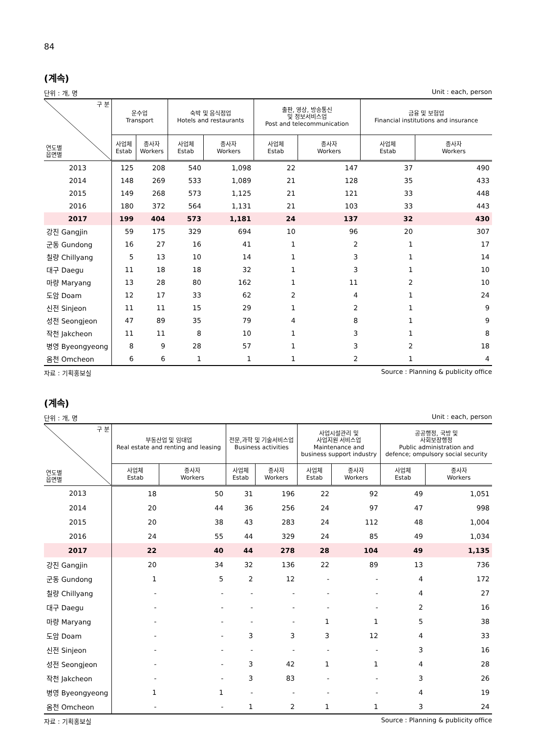84
(계속)
단위 : 개, 명 Unit : each, person
| 구 분 연도별 읍면별 | 운수업 Transport | | 숙박 및 음식점업 Hotels and restaurants | | 출판, 영상, 방송통신 및 정보서비스업 Post and telecommunication | | 금융 및 보험업 Financial institutions and insurance | |
| --- | --- | --- | --- | --- | --- | --- | --- | --- |
| | 사업체 Estab | 종사자 Workers | 사업체 Estab | 종사자 Workers | 사업체 Estab | 종사자 Workers | 사업체 Estab | 종사자 Workers |
| 2013 | 125 | 208 | 540 | 1,098 | 22 | 147 | 37 | 490 |
| 2014 | 148 | 269 | 533 | 1,089 | 21 | 128 | 35 | 433 |
| 2015 | 149 | 268 | 573 | 1,125 | 21 | 121 | 33 | 448 |
| 2016 | 180 | 372 | 564 | 1,131 | 21 | 103 | 33 | 443 |
| 2017 | 199 | 404 | 573 | 1,181 | 24 | 137 | 32 | 430 |
| 강진 Gangjin | 59 | 175 | 329 | 694 | 10 | 96 | 20 | 307 |
| 군동 Gundong | 16 | 27 | 16 | 41 | 1 | 2 | 1 | 17 |
| 칠량 Chillyang | 5 | 13 | 10 | 14 | 1 | 3 | 1 | 14 |
| 대구 Daegu | 11 | 18 | 18 | 32 | 1 | 3 | 1 | 10 |
| 마량 Maryang | 13 | 28 | 80 | 162 | 1 | 11 | 2 | 10 |
| 도암 Doam | 12 | 17 | 33 | 62 | 2 | 4 | 1 | 24 |
| 신전 Sinjeon | 11 | 11 | 15 | 29 | 1 | 2 | 1 | 9 |
| 성전 Seongjeon | 47 | 89 | 35 | 79 | 4 | 8 | 1 | 9 |
| 작천 Jakcheon | 11 | 11 | 8 | 10 | 1 | 3 | 1 | 8 |
| 병영 Byeongyeong | 8 | 9 | 28 | 57 | 1 | 3 | 2 | 18 |
| 옴천 Omcheon | 6 | 6 | 1 | 1 | 1 | 2 | 1 | 4 |
자료 : 기획홍보실 Source : Planning & publicity office
(계속)
단위 : 개, 명 Unit : each, person
| 구 분 연도별 읍면별 | 부동산업 및 임대업 Real estate and renting and leasing | | 전문,과학 및 기술서비스업 Business activities | | 사업시설관리 및 사업지원 서비스업 Maintenance and business support industry | | 공공행정, 국방 및 사회보장행정 Public administration and defence; ompulsory social security | |
| --- | --- | --- | --- | --- | --- | --- | --- | --- |
| | 사업체 Estab | 종사자 Workers | 사업체 Estab | 종사자 Workers | 사업체 Estab | 종사자 Workers | 사업체 Estab | 종사자 Workers |
| 2013 | 18 | 50 | 31 | 196 | 22 | 92 | 49 | 1,051 |
| 2014 | 20 | 44 | 36 | 256 | 24 | 97 | 47 | 998 |
| 2015 | 20 | 38 | 43 | 283 | 24 | 112 | 48 | 1,004 |
| 2016 | 24 | 55 | 44 | 329 | 24 | 85 | 49 | 1,034 |
| 2017 | 22 | 40 | 44 | 278 | 28 | 104 | 49 | 1,135 |
| 강진 Gangjin | 20 | 34 | 32 | 136 | 22 | 89 | 13 | 736 |
| 군동 Gundong | 1 | 5 | 2 | 12 | - | - | 4 | 172 |
| 칠량 Chillyang | - | - | - | - | - | - | 4 | 27 |
| 대구 Daegu | - | - | - | - | - | - | 2 | 16 |
| 마량 Maryang | - | - | - | - | 1 | 1 | 5 | 38 |
| 도암 Doam | - | - | 3 | 3 | 3 | 12 | 4 | 33 |
| 신전 Sinjeon | - | - | - | - | - | - | 3 | 16 |
| 성전 Seongjeon | - | - | 3 | 42 | 1 | 1 | 4 | 28 |
| 작천 Jakcheon | - | - | 3 | 83 | - | - | 3 | 26 |
| 병영 Byeongyeong | 1 | 1 | - | - | - | - | 4 | 19 |
| 옴천 Omcheon | - | - | 1 | 2 | 1 | 1 | 3 | 24 |
자료 : 기획홍보실 Source : Planning & publicity office